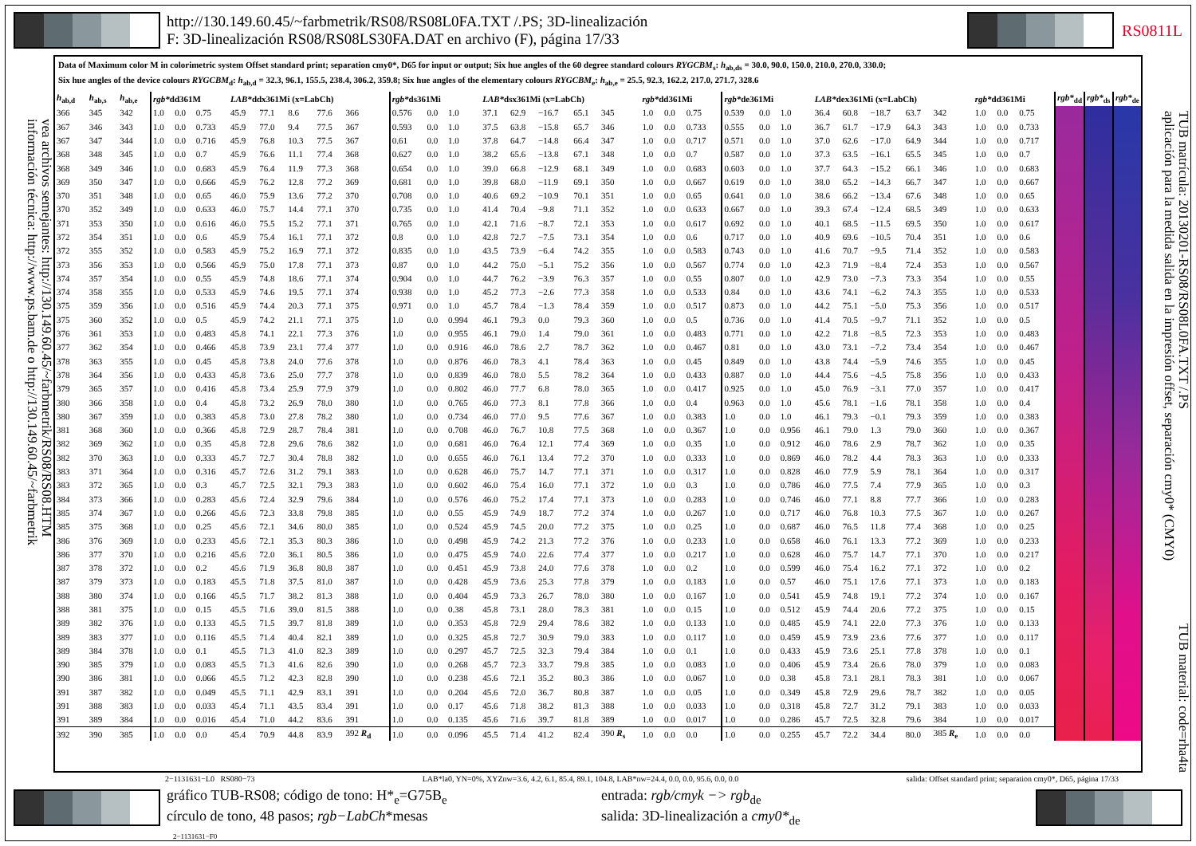http://130.149.60.45/~farbmetrik/RS08/RS08L0FA.TXT /.PS; 3D-linealización
F: 3D-linealización RS08/RS08LS30FA.DAT en archivo (F), página 17/33
RS0811L
vea archivos semejantes: http://130.149.60.45/~farbmetrik/RS08/RS08.HTM
información técnica: http://www.ps.bam.de o http://130.149.60.45/~farbmetrik
Data of Maximum color M in colorimetric system Offset standard print; separation cmy0*, D65 for input or output; Six hue angles of the 60 degree standard colours RYGCBM<sub>s</sub>: h<sub>ab,ds</sub> = 30.0, 90.0, 150.0, 210.0, 270.0, 330.0;
Six hue angles of the device colours RYGCBM<sub>d</sub>: h<sub>ab,d</sub> = 32.3, 96.1, 155.5, 238.4, 306.2, 359.8; Six hue angles of the elementary colours RYGCBM<sub>e</sub>: h<sub>ab,e</sub> = 25.5, 92.3, 162.2, 217.0, 271.7, 328.6
| h<sub>ab,d</sub> | h<sub>ab,s</sub> | h<sub>ab,e</sub> | rgb* dd361M | | | LAB* ddx361Mi (x=LabCh) | | | | | rgb* ds361Mi | | | LAB* dsx361Mi (x=LabCh) | | | | | rgb* dd361Mi | | | rgb* de361Mi | | | LAB* dex361Mi (x=LabCh) | | | | | rgb* dd361Mi | | | rgb*<sub>dd</sub> | rgb*<sub>ds</sub> | rgb*<sub>de</sub> |
| --- | --- | --- | --- | --- | --- | --- | --- | --- | --- | --- | --- | --- | --- | --- | --- | --- | --- | --- | --- | --- | --- | --- | --- | --- | --- | --- | --- | --- | --- | --- | --- | --- | --- | --- | --- |
| 366 | 345 | 342 | 1.0 | 0.0 | 0.75 | 45.9 | 77.1 | 8.6 | 77.6 | 366 | 0.576 | 0.0 | 1.0 | 37.1 | 62.9 | −16.7 | 65.1 | 345 | 1.0 | 0.0 | 0.75 | 0.539 | 0.0 | 1.0 | 36.4 | 60.8 | −18.7 | 63.7 | 342 | 1.0 | 0.0 | 0.75 | | | |
| 367 | 346 | 343 | 1.0 | 0.0 | 0.733 | 45.9 | 77.0 | 9.4 | 77.5 | 367 | 0.593 | 0.0 | 1.0 | 37.5 | 63.8 | −15.8 | 65.7 | 346 | 1.0 | 0.0 | 0.733 | 0.555 | 0.0 | 1.0 | 36.7 | 61.7 | −17.9 | 64.3 | 343 | 1.0 | 0.0 | 0.733 | | | |
| 367 | 347 | 344 | 1.0 | 0.0 | 0.716 | 45.9 | 76.8 | 10.3 | 77.5 | 367 | 0.61 | 0.0 | 1.0 | 37.8 | 64.7 | −14.8 | 66.4 | 347 | 1.0 | 0.0 | 0.717 | 0.571 | 0.0 | 1.0 | 37.0 | 62.6 | −17.0 | 64.9 | 344 | 1.0 | 0.0 | 0.717 | | | |
| 368 | 348 | 345 | 1.0 | 0.0 | 0.7 | 45.9 | 76.6 | 11.1 | 77.4 | 368 | 0.627 | 0.0 | 1.0 | 38.2 | 65.6 | −13.8 | 67.1 | 348 | 1.0 | 0.0 | 0.7 | 0.587 | 0.0 | 1.0 | 37.3 | 63.5 | −16.1 | 65.5 | 345 | 1.0 | 0.0 | 0.7 | | | |
| 368 | 349 | 346 | 1.0 | 0.0 | 0.683 | 45.9 | 76.4 | 11.9 | 77.3 | 368 | 0.654 | 0.0 | 1.0 | 39.0 | 66.8 | −12.9 | 68.1 | 349 | 1.0 | 0.0 | 0.683 | 0.603 | 0.0 | 1.0 | 37.7 | 64.3 | −15.2 | 66.1 | 346 | 1.0 | 0.0 | 0.683 | | | |
| 369 | 350 | 347 | 1.0 | 0.0 | 0.666 | 45.9 | 76.2 | 12.8 | 77.2 | 369 | 0.681 | 0.0 | 1.0 | 39.8 | 68.0 | −11.9 | 69.1 | 350 | 1.0 | 0.0 | 0.667 | 0.619 | 0.0 | 1.0 | 38.0 | 65.2 | −14.3 | 66.7 | 347 | 1.0 | 0.0 | 0.667 | | | |
| 370 | 351 | 348 | 1.0 | 0.0 | 0.65 | 46.0 | 75.9 | 13.6 | 77.2 | 370 | 0.708 | 0.0 | 1.0 | 40.6 | 69.2 | −10.9 | 70.1 | 351 | 1.0 | 0.0 | 0.65 | 0.641 | 0.0 | 1.0 | 38.6 | 66.2 | −13.4 | 67.6 | 348 | 1.0 | 0.0 | 0.65 | | | |
| 370 | 352 | 349 | 1.0 | 0.0 | 0.633 | 46.0 | 75.7 | 14.4 | 77.1 | 370 | 0.735 | 0.0 | 1.0 | 41.4 | 70.4 | −9.8 | 71.1 | 352 | 1.0 | 0.0 | 0.633 | 0.667 | 0.0 | 1.0 | 39.3 | 67.4 | −12.4 | 68.5 | 349 | 1.0 | 0.0 | 0.633 | | | |
| 371 | 353 | 350 | 1.0 | 0.0 | 0.616 | 46.0 | 75.5 | 15.2 | 77.1 | 371 | 0.765 | 0.0 | 1.0 | 42.1 | 71.6 | −8.7 | 72.1 | 353 | 1.0 | 0.0 | 0.617 | 0.692 | 0.0 | 1.0 | 40.1 | 68.5 | −11.5 | 69.5 | 350 | 1.0 | 0.0 | 0.617 | | | |
| 372 | 354 | 351 | 1.0 | 0.0 | 0.6 | 45.9 | 75.4 | 16.1 | 77.1 | 372 | 0.8 | 0.0 | 1.0 | 42.8 | 72.7 | −7.5 | 73.1 | 354 | 1.0 | 0.0 | 0.6 | 0.717 | 0.0 | 1.0 | 40.9 | 69.6 | −10.5 | 70.4 | 351 | 1.0 | 0.0 | 0.6 | | | |
| 372 | 355 | 352 | 1.0 | 0.0 | 0.583 | 45.9 | 75.2 | 16.9 | 77.1 | 372 | 0.835 | 0.0 | 1.0 | 43.5 | 73.9 | −6.4 | 74.2 | 355 | 1.0 | 0.0 | 0.583 | 0.743 | 0.0 | 1.0 | 41.6 | 70.7 | −9.5 | 71.4 | 352 | 1.0 | 0.0 | 0.583 | | | |
| 373 | 356 | 353 | 1.0 | 0.0 | 0.566 | 45.9 | 75.0 | 17.8 | 77.1 | 373 | 0.87 | 0.0 | 1.0 | 44.2 | 75.0 | −5.1 | 75.2 | 356 | 1.0 | 0.0 | 0.567 | 0.774 | 0.0 | 1.0 | 42.3 | 71.9 | −8.4 | 72.4 | 353 | 1.0 | 0.0 | 0.567 | | | |
| 374 | 357 | 354 | 1.0 | 0.0 | 0.55 | 45.9 | 74.8 | 18.6 | 77.1 | 374 | 0.904 | 0.0 | 1.0 | 44.7 | 76.2 | −3.9 | 76.3 | 357 | 1.0 | 0.0 | 0.55 | 0.807 | 0.0 | 1.0 | 42.9 | 73.0 | −7.3 | 73.3 | 354 | 1.0 | 0.0 | 0.55 | | | |
| 374 | 358 | 355 | 1.0 | 0.0 | 0.533 | 45.9 | 74.6 | 19.5 | 77.1 | 374 | 0.938 | 0.0 | 1.0 | 45.2 | 77.3 | −2.6 | 77.3 | 358 | 1.0 | 0.0 | 0.533 | 0.84 | 0.0 | 1.0 | 43.6 | 74.1 | −6.2 | 74.3 | 355 | 1.0 | 0.0 | 0.533 | | | |
| 375 | 359 | 356 | 1.0 | 0.0 | 0.516 | 45.9 | 74.4 | 20.3 | 77.1 | 375 | 0.971 | 0.0 | 1.0 | 45.7 | 78.4 | −1.3 | 78.4 | 359 | 1.0 | 0.0 | 0.517 | 0.873 | 0.0 | 1.0 | 44.2 | 75.1 | −5.0 | 75.3 | 356 | 1.0 | 0.0 | 0.517 | | | |
| 375 | 360 | 352 | 1.0 | 0.0 | 0.5 | 45.9 | 74.2 | 21.1 | 77.1 | 375 | 1.0 | 0.0 | 0.994 | 46.1 | 79.3 | 0.0 | 79.3 | 360 | 1.0 | 0.0 | 0.5 | 0.736 | 0.0 | 1.0 | 41.4 | 70.5 | −9.7 | 71.1 | 352 | 1.0 | 0.0 | 0.5 | | | |
| 376 | 361 | 353 | 1.0 | 0.0 | 0.483 | 45.8 | 74.1 | 22.1 | 77.3 | 376 | 1.0 | 0.0 | 0.955 | 46.1 | 79.0 | 1.4 | 79.0 | 361 | 1.0 | 0.0 | 0.483 | 0.771 | 0.0 | 1.0 | 42.2 | 71.8 | −8.5 | 72.3 | 353 | 1.0 | 0.0 | 0.483 | | | |
| 377 | 362 | 354 | 1.0 | 0.0 | 0.466 | 45.8 | 73.9 | 23.1 | 77.4 | 377 | 1.0 | 0.0 | 0.916 | 46.0 | 78.6 | 2.7 | 78.7 | 362 | 1.0 | 0.0 | 0.467 | 0.81 | 0.0 | 1.0 | 43.0 | 73.1 | −7.2 | 73.4 | 354 | 1.0 | 0.0 | 0.467 | | | |
| 378 | 363 | 355 | 1.0 | 0.0 | 0.45 | 45.8 | 73.8 | 24.0 | 77.6 | 378 | 1.0 | 0.0 | 0.876 | 46.0 | 78.3 | 4.1 | 78.4 | 363 | 1.0 | 0.0 | 0.45 | 0.849 | 0.0 | 1.0 | 43.8 | 74.4 | −5.9 | 74.6 | 355 | 1.0 | 0.0 | 0.45 | | | |
| 378 | 364 | 356 | 1.0 | 0.0 | 0.433 | 45.8 | 73.6 | 25.0 | 77.7 | 378 | 1.0 | 0.0 | 0.839 | 46.0 | 78.0 | 5.5 | 78.2 | 364 | 1.0 | 0.0 | 0.433 | 0.887 | 0.0 | 1.0 | 44.4 | 75.6 | −4.5 | 75.8 | 356 | 1.0 | 0.0 | 0.433 | | | |
| 379 | 365 | 357 | 1.0 | 0.0 | 0.416 | 45.8 | 73.4 | 25.9 | 77.9 | 379 | 1.0 | 0.0 | 0.802 | 46.0 | 77.7 | 6.8 | 78.0 | 365 | 1.0 | 0.0 | 0.417 | 0.925 | 0.0 | 1.0 | 45.0 | 76.9 | −3.1 | 77.0 | 357 | 1.0 | 0.0 | 0.417 | | | |
| 380 | 366 | 358 | 1.0 | 0.0 | 0.4 | 45.8 | 73.2 | 26.9 | 78.0 | 380 | 1.0 | 0.0 | 0.765 | 46.0 | 77.3 | 8.1 | 77.8 | 366 | 1.0 | 0.0 | 0.4 | 0.963 | 0.0 | 1.0 | 45.6 | 78.1 | −1.6 | 78.1 | 358 | 1.0 | 0.0 | 0.4 | | | |
| 380 | 367 | 359 | 1.0 | 0.0 | 0.383 | 45.8 | 73.0 | 27.8 | 78.2 | 380 | 1.0 | 0.0 | 0.734 | 46.0 | 77.0 | 9.5 | 77.6 | 367 | 1.0 | 0.0 | 0.383 | 1.0 | 0.0 | 1.0 | 46.1 | 79.3 | −0.1 | 79.3 | 359 | 1.0 | 0.0 | 0.383 | | | |
| 381 | 368 | 360 | 1.0 | 0.0 | 0.366 | 45.8 | 72.9 | 28.7 | 78.4 | 381 | 1.0 | 0.0 | 0.708 | 46.0 | 76.7 | 10.8 | 77.5 | 368 | 1.0 | 0.0 | 0.367 | 1.0 | 0.0 | 0.956 | 46.1 | 79.0 | 1.3 | 79.0 | 360 | 1.0 | 0.0 | 0.367 | | | |
| 382 | 369 | 362 | 1.0 | 0.0 | 0.35 | 45.8 | 72.8 | 29.6 | 78.6 | 382 | 1.0 | 0.0 | 0.681 | 46.0 | 76.4 | 12.1 | 77.4 | 369 | 1.0 | 0.0 | 0.35 | 1.0 | 0.0 | 0.912 | 46.0 | 78.6 | 2.9 | 78.7 | 362 | 1.0 | 0.0 | 0.35 | | | |
| 382 | 370 | 363 | 1.0 | 0.0 | 0.333 | 45.7 | 72.7 | 30.4 | 78.8 | 382 | 1.0 | 0.0 | 0.655 | 46.0 | 76.1 | 13.4 | 77.2 | 370 | 1.0 | 0.0 | 0.333 | 1.0 | 0.0 | 0.869 | 46.0 | 78.2 | 4.4 | 78.3 | 363 | 1.0 | 0.0 | 0.333 | | | |
| 383 | 371 | 364 | 1.0 | 0.0 | 0.316 | 45.7 | 72.6 | 31.2 | 79.1 | 383 | 1.0 | 0.0 | 0.628 | 46.0 | 75.7 | 14.7 | 77.1 | 371 | 1.0 | 0.0 | 0.317 | 1.0 | 0.0 | 0.828 | 46.0 | 77.9 | 5.9 | 78.1 | 364 | 1.0 | 0.0 | 0.317 | | | |
| 383 | 372 | 365 | 1.0 | 0.0 | 0.3 | 45.7 | 72.5 | 32.1 | 79.3 | 383 | 1.0 | 0.0 | 0.602 | 46.0 | 75.4 | 16.0 | 77.1 | 372 | 1.0 | 0.0 | 0.3 | 1.0 | 0.0 | 0.786 | 46.0 | 77.5 | 7.4 | 77.9 | 365 | 1.0 | 0.0 | 0.3 | | | |
| 384 | 373 | 366 | 1.0 | 0.0 | 0.283 | 45.6 | 72.4 | 32.9 | 79.6 | 384 | 1.0 | 0.0 | 0.576 | 46.0 | 75.2 | 17.4 | 77.1 | 373 | 1.0 | 0.0 | 0.283 | 1.0 | 0.0 | 0.746 | 46.0 | 77.1 | 8.8 | 77.7 | 366 | 1.0 | 0.0 | 0.283 | | | |
| 385 | 374 | 367 | 1.0 | 0.0 | 0.266 | 45.6 | 72.3 | 33.8 | 79.8 | 385 | 1.0 | 0.0 | 0.55 | 45.9 | 74.9 | 18.7 | 77.2 | 374 | 1.0 | 0.0 | 0.267 | 1.0 | 0.0 | 0.717 | 46.0 | 76.8 | 10.3 | 77.5 | 367 | 1.0 | 0.0 | 0.267 | | | |
| 385 | 375 | 368 | 1.0 | 0.0 | 0.25 | 45.6 | 72.1 | 34.6 | 80.0 | 385 | 1.0 | 0.0 | 0.524 | 45.9 | 74.5 | 20.0 | 77.2 | 375 | 1.0 | 0.0 | 0.25 | 1.0 | 0.0 | 0.687 | 46.0 | 76.5 | 11.8 | 77.4 | 368 | 1.0 | 0.0 | 0.25 | | | |
| 386 | 376 | 369 | 1.0 | 0.0 | 0.233 | 45.6 | 72.1 | 35.3 | 80.3 | 386 | 1.0 | 0.0 | 0.498 | 45.9 | 74.2 | 21.3 | 77.2 | 376 | 1.0 | 0.0 | 0.233 | 1.0 | 0.0 | 0.658 | 46.0 | 76.1 | 13.3 | 77.2 | 369 | 1.0 | 0.0 | 0.233 | | | |
| 386 | 377 | 370 | 1.0 | 0.0 | 0.216 | 45.6 | 72.0 | 36.1 | 80.5 | 386 | 1.0 | 0.0 | 0.475 | 45.9 | 74.0 | 22.6 | 77.4 | 377 | 1.0 | 0.0 | 0.217 | 1.0 | 0.0 | 0.628 | 46.0 | 75.7 | 14.7 | 77.1 | 370 | 1.0 | 0.0 | 0.217 | | | |
| 387 | 378 | 372 | 1.0 | 0.0 | 0.2 | 45.6 | 71.9 | 36.8 | 80.8 | 387 | 1.0 | 0.0 | 0.451 | 45.9 | 73.8 | 24.0 | 77.6 | 378 | 1.0 | 0.0 | 0.2 | 1.0 | 0.0 | 0.599 | 46.0 | 75.4 | 16.2 | 77.1 | 372 | 1.0 | 0.0 | 0.2 | | | |
| 387 | 379 | 373 | 1.0 | 0.0 | 0.183 | 45.5 | 71.8 | 37.5 | 81.0 | 387 | 1.0 | 0.0 | 0.428 | 45.9 | 73.6 | 25.3 | 77.8 | 379 | 1.0 | 0.0 | 0.183 | 1.0 | 0.0 | 0.57 | 46.0 | 75.1 | 17.6 | 77.1 | 373 | 1.0 | 0.0 | 0.183 | | | |
| 388 | 380 | 374 | 1.0 | 0.0 | 0.166 | 45.5 | 71.7 | 38.2 | 81.3 | 388 | 1.0 | 0.0 | 0.404 | 45.9 | 73.3 | 26.7 | 78.0 | 380 | 1.0 | 0.0 | 0.167 | 1.0 | 0.0 | 0.541 | 45.9 | 74.8 | 19.1 | 77.2 | 374 | 1.0 | 0.0 | 0.167 | | | |
| 388 | 381 | 375 | 1.0 | 0.0 | 0.15 | 45.5 | 71.6 | 39.0 | 81.5 | 388 | 1.0 | 0.0 | 0.38 | 45.8 | 73.1 | 28.0 | 78.3 | 381 | 1.0 | 0.0 | 0.15 | 1.0 | 0.0 | 0.512 | 45.9 | 74.4 | 20.6 | 77.2 | 375 | 1.0 | 0.0 | 0.15 | | | |
| 389 | 382 | 376 | 1.0 | 0.0 | 0.133 | 45.5 | 71.5 | 39.7 | 81.8 | 389 | 1.0 | 0.0 | 0.353 | 45.8 | 72.9 | 29.4 | 78.6 | 382 | 1.0 | 0.0 | 0.133 | 1.0 | 0.0 | 0.485 | 45.9 | 74.1 | 22.0 | 77.3 | 376 | 1.0 | 0.0 | 0.133 | | | |
| 389 | 383 | 377 | 1.0 | 0.0 | 0.116 | 45.5 | 71.4 | 40.4 | 82.1 | 389 | 1.0 | 0.0 | 0.325 | 45.8 | 72.7 | 30.9 | 79.0 | 383 | 1.0 | 0.0 | 0.117 | 1.0 | 0.0 | 0.459 | 45.9 | 73.9 | 23.6 | 77.6 | 377 | 1.0 | 0.0 | 0.117 | | | |
| 389 | 384 | 378 | 1.0 | 0.0 | 0.1 | 45.5 | 71.3 | 41.0 | 82.3 | 389 | 1.0 | 0.0 | 0.297 | 45.7 | 72.5 | 32.3 | 79.4 | 384 | 1.0 | 0.0 | 0.1 | 1.0 | 0.0 | 0.433 | 45.9 | 73.6 | 25.1 | 77.8 | 378 | 1.0 | 0.0 | 0.1 | | | |
| 390 | 385 | 379 | 1.0 | 0.0 | 0.083 | 45.5 | 71.3 | 41.6 | 82.6 | 390 | 1.0 | 0.0 | 0.268 | 45.7 | 72.3 | 33.7 | 79.8 | 385 | 1.0 | 0.0 | 0.083 | 1.0 | 0.0 | 0.406 | 45.9 | 73.4 | 26.6 | 78.0 | 379 | 1.0 | 0.0 | 0.083 | | | |
| 390 | 386 | 381 | 1.0 | 0.0 | 0.066 | 45.5 | 71.2 | 42.3 | 82.8 | 390 | 1.0 | 0.0 | 0.238 | 45.6 | 72.1 | 35.2 | 80.3 | 386 | 1.0 | 0.0 | 0.067 | 1.0 | 0.0 | 0.38 | 45.8 | 73.1 | 28.1 | 78.3 | 381 | 1.0 | 0.0 | 0.067 | | | |
| 391 | 387 | 382 | 1.0 | 0.0 | 0.049 | 45.5 | 71.1 | 42.9 | 83.1 | 391 | 1.0 | 0.0 | 0.204 | 45.6 | 72.0 | 36.7 | 80.8 | 387 | 1.0 | 0.0 | 0.05 | 1.0 | 0.0 | 0.349 | 45.8 | 72.9 | 29.6 | 78.7 | 382 | 1.0 | 0.0 | 0.05 | | | |
| 391 | 388 | 383 | 1.0 | 0.0 | 0.033 | 45.4 | 71.1 | 43.5 | 83.4 | 391 | 1.0 | 0.0 | 0.17 | 45.6 | 71.8 | 38.2 | 81.3 | 388 | 1.0 | 0.0 | 0.033 | 1.0 | 0.0 | 0.318 | 45.8 | 72.7 | 31.2 | 79.1 | 383 | 1.0 | 0.0 | 0.033 | | | |
| 391 | 389 | 384 | 1.0 | 0.0 | 0.016 | 45.4 | 71.0 | 44.2 | 83.6 | 391 | 1.0 | 0.0 | 0.135 | 45.6 | 71.6 | 39.7 | 81.8 | 389 | 1.0 | 0.0 | 0.017 | 1.0 | 0.0 | 0.286 | 45.7 | 72.5 | 32.8 | 79.6 | 384 | 1.0 | 0.0 | 0.017 | | | |
| 392 | 390 | 385 | 1.0 | 0.0 | 0.0 | 45.4 | 70.9 | 44.8 | 83.9 | 392 R<sub>d</sub> | 1.0 | 0.0 | 0.096 | 45.5 | 71.4 | 41.2 | 82.4 | 390 R<sub>s</sub> | 1.0 | 0.0 | 0.0 | 1.0 | 0.0 | 0.255 | 45.7 | 72.2 | 34.4 | 80.0 | 385 R<sub>e</sub> | 1.0 | 0.0 | 0.0 | | | |
TUB matrícula: 20130201-RS08/RS08L0FA.TXT /.PS
aplicación para la medida salida en la impresión offset, separación cmy0* (CMY0)
TUB material: code=rha4ta
2−1131631−L0 RS080−73 LAB*la0, YN=0%, XYZnw=3.6, 4.2, 6.1, 85.4, 89.1, 104.8, LAB*nw=24.4, 0.0, 0.0, 95.6, 0.0, 0.0 salida: Offset standard print; separation cmy0*, D65, página 17/33
gráfico TUB-RS08; código de tono: H*<sub>e</sub>=G75B<sub>e</sub>
círculo de tono, 48 pasos; rgb−LabCh*mesas
entrada: rgb/cmyk −> rgb<sub>de</sub>
salida: 3D-linealización a cmy0*<sub>de</sub>
2−1131631−F0